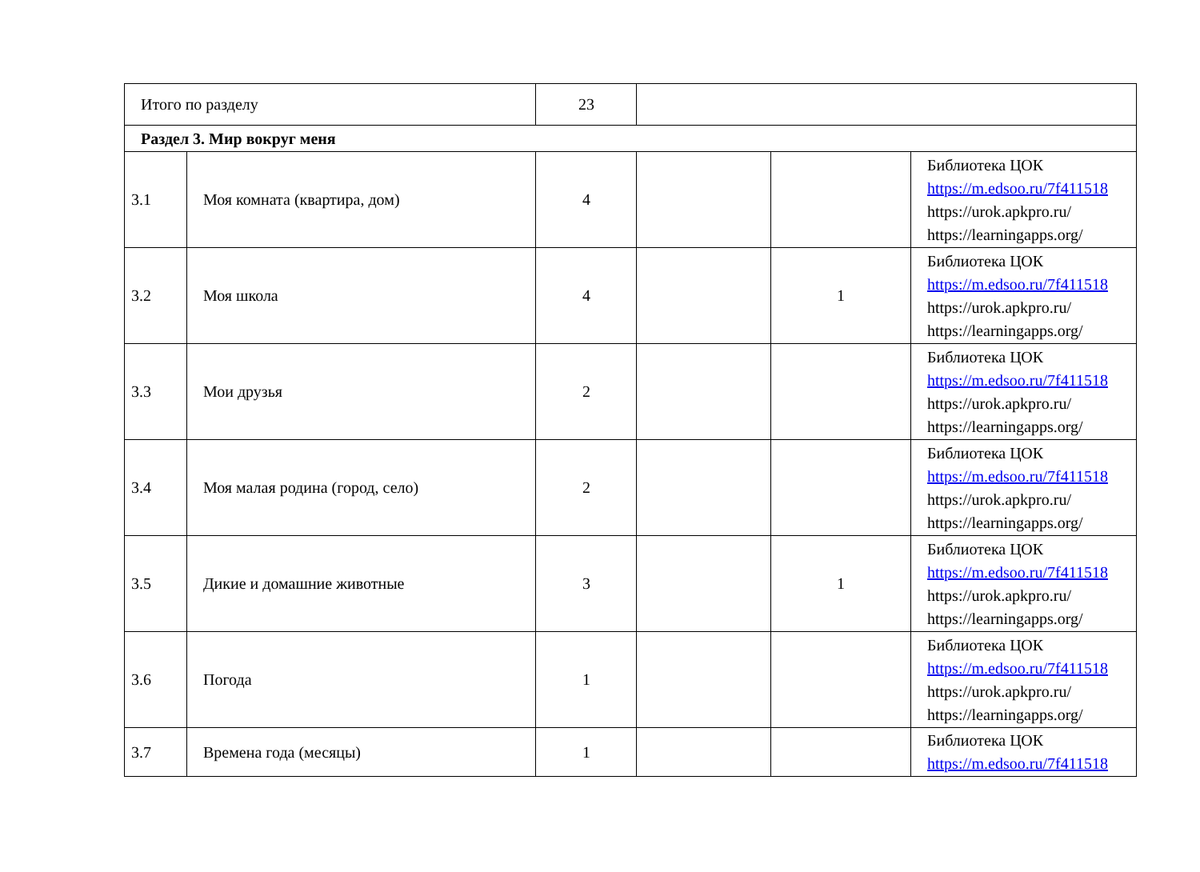| Итого по разделу | | 23 | | | |
| Раздел 3. Мир вокруг меня | | | | | |
| 3.1 | Моя комната (квартира, дом) | 4 | | | Библиотека ЦОК https://m.edsoo.ru/7f411518 https://urok.apkpro.ru/ https://learningapps.org/ |
| 3.2 | Моя школа | 4 | | 1 | Библиотека ЦОК https://m.edsoo.ru/7f411518 https://urok.apkpro.ru/ https://learningapps.org/ |
| 3.3 | Мои друзья | 2 | | | Библиотека ЦОК https://m.edsoo.ru/7f411518 https://urok.apkpro.ru/ https://learningapps.org/ |
| 3.4 | Моя малая родина (город, село) | 2 | | | Библиотека ЦОК https://m.edsoo.ru/7f411518 https://urok.apkpro.ru/ https://learningapps.org/ |
| 3.5 | Дикие и домашние животные | 3 | | 1 | Библиотека ЦОК https://m.edsoo.ru/7f411518 https://urok.apkpro.ru/ https://learningapps.org/ |
| 3.6 | Погода | 1 | | | Библиотека ЦОК https://m.edsoo.ru/7f411518 https://urok.apkpro.ru/ https://learningapps.org/ |
| 3.7 | Времена года (месяцы) | 1 | | | Библиотека ЦОК https://m.edsoo.ru/7f411518 |